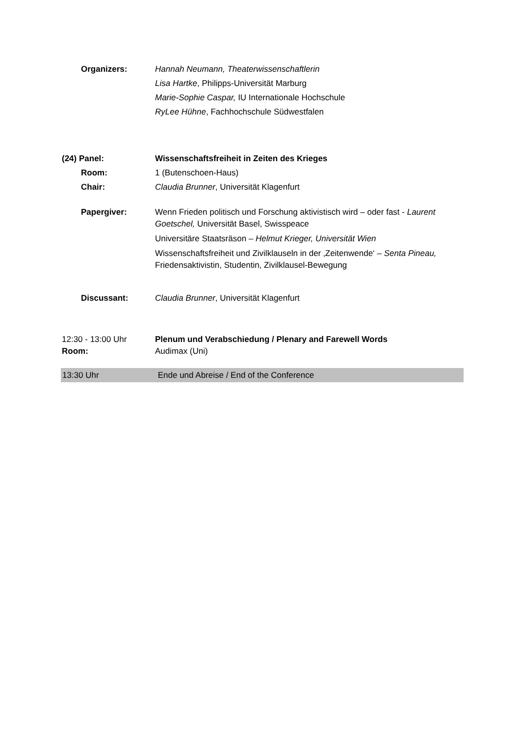Organizers: Hannah Neumann, Theaterwissenschaftlerin
Lisa Hartke, Philipps-Universität Marburg
Marie-Sophie Caspar, IU Internationale Hochschule
RyLee Hühne, Fachhochschule Südwestfalen
(24) Panel: Wissenschaftsfreiheit in Zeiten des Krieges
Room: 1 (Butenschoen-Haus)
Chair: Claudia Brunner, Universität Klagenfurt
Papergiver: Wenn Frieden politisch und Forschung aktivistisch wird – oder fast - Laurent Goetschel, Universität Basel, Swisspeace
Universitäre Staatsräson – Helmut Krieger, Universität Wien
Wissenschaftsfreiheit und Zivilklauseln in der ‚Zeitenwende‘ – Senta Pineau, Friedensaktivistin, Studentin, Zivilklausel-Bewegung
Discussant: Claudia Brunner, Universität Klagenfurt
12:30 - 13:00 Uhr
Room:
Plenum und Verabschiedung / Plenary and Farewell Words
Audimax (Uni)
13:30 Uhr Ende und Abreise / End of the Conference